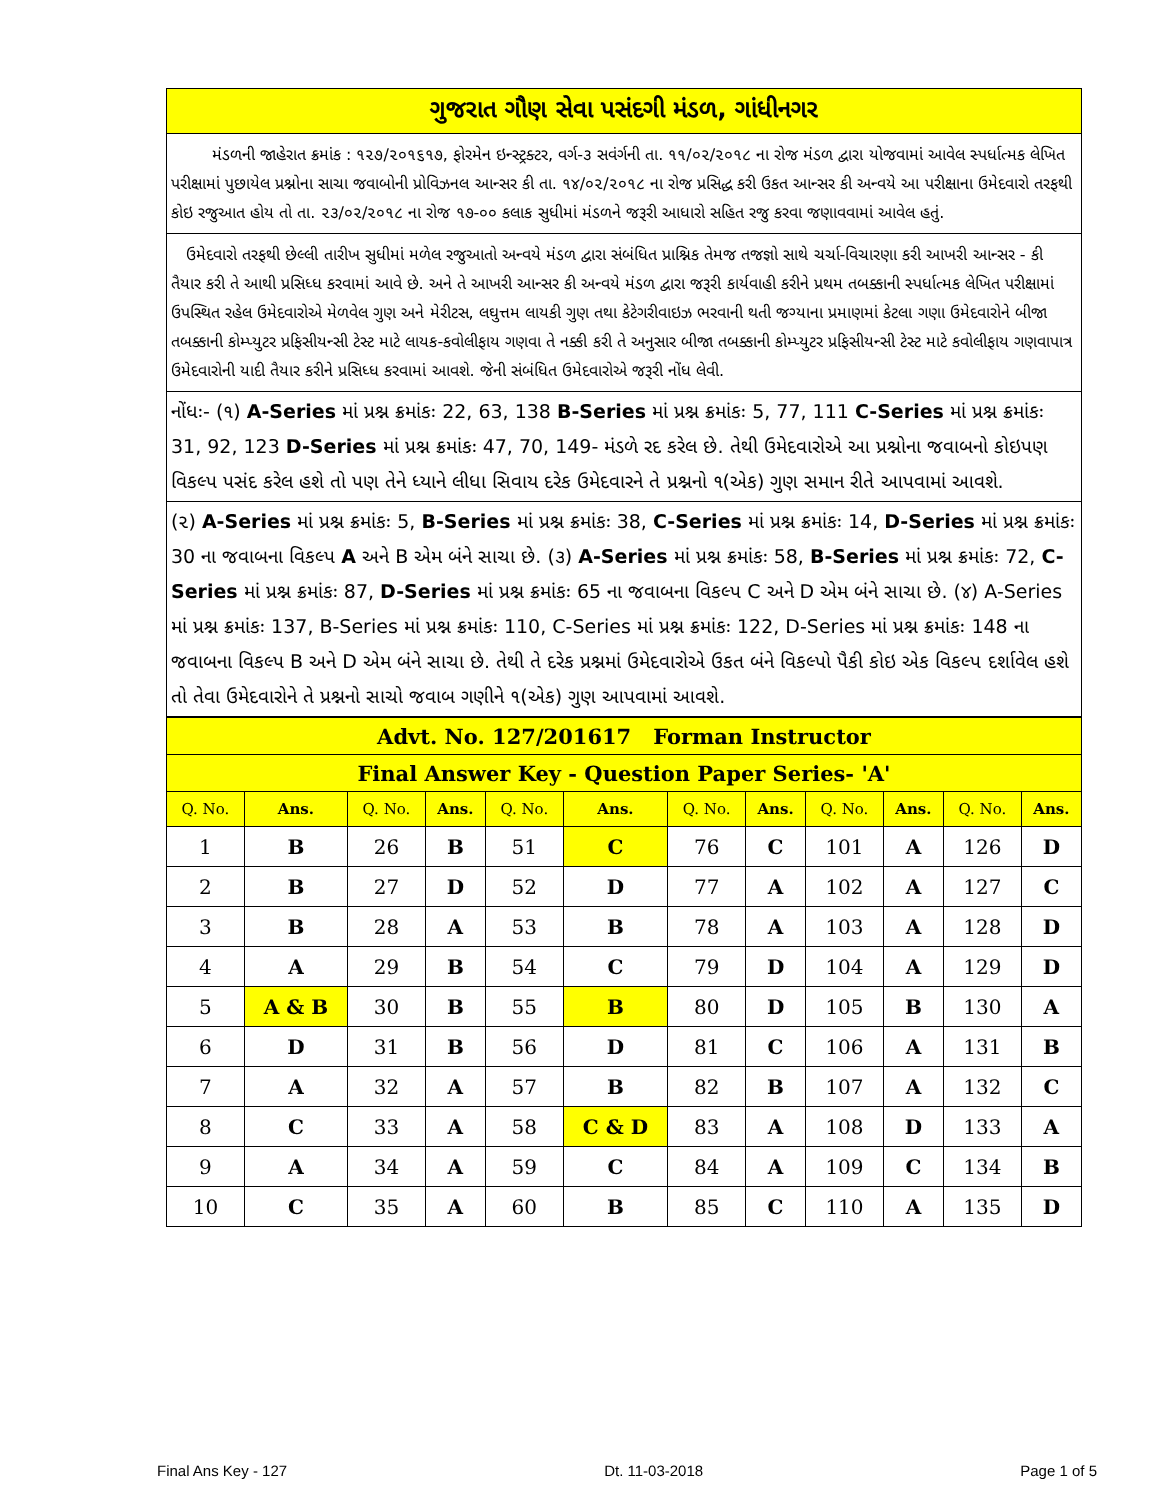ગુજરાત ગૌણ સેવા પસંદગી મંડળ, ગાંધીનગર
મંડળની જાહેરાત ક્રમાંક : ૧૨૭/૨૦૧૬૧૭, ફોરમેન ઇન્સ્ટ્રક્ટર, વર્ગ-૩ સવંર્ગની તા. ૧૧/૦૨/૨૦૧૮ ના રોજ મંડળ દ્વારા યોજવામાં આવેલ સ્પર્ધાત્મક લેખિત પરીક્ષામાં પુછાયેલ પ્રશ્નોના સાચા જવાબોની પ્રોવિઝનલ આન્સર કી તા. ૧૪/૦૨/૨૦૧૮ ના રોજ પ્રસિદ્ધ કરી ઉકત આન્સર કી અન્વયે આ પરીક્ષાના ઉમેદવારો તરફથી કોઇ રજુઆત હોય તો તા. ૨૩/૦૨/૨૦૧૮ ના રોજ ૧૭-૦૦ કલાક સુધીમાં મંડળને જરૂરી આધારો સહિત રજુ કરવા જણાવવામાં આવેલ હતું.
ઉમેદવારો તરફથી છેલ્લી તારીખ સુધીમાં મળેલ રજુઆતો અન્વયે મંડળ દ્વારા સંબંધિત પ્રાશ્નિક તેમજ તજજ્ઞો સાથે ચર્ચા-વિચારણા કરી આખરી આન્સર - કી તૈયાર કરી તે આથી પ્રસિધ્ધ કરવામાં આવે છે. અને તે આખરી આન્સર કી અન્વયે મંડળ દ્વારા જરૂરી કાર્યવાહી કરીને પ્રથમ તબક્કાની સ્પર્ધાત્મક લેખિત પરીક્ષામાં ઉપસ્થિત રહેલ ઉમેદવારોએ મેળવેલ ગુણ અને મેરીટસ, લઘુત્તમ લાયકી ગુણ તથા કેટેગરીવાઇઝ ભરવાની થતી જગ્યાના પ્રમાણમાં કેટલા ગણા ઉમેદવારોને બીજા તબક્કાની કોમ્પ્યુટર પ્રફિસીયન્સી ટેસ્ટ માટે લાયક-કવોલીફાય ગણવા તે નક્કી કરી તે અનુસાર બીજા તબક્કાની કોમ્પ્યુટર પ્રફિસીયન્સી ટેસ્ટ માટે કવોલીફાય ગણવાપાત્ર ઉમેદવારોની યાદી તૈયાર કરીને પ્રસિધ્ધ કરવામાં આવશે. જેની સંબંધિત ઉમેદવારોએ જરૂરી નોંધ લેવી.
નોંધઃ- (૧) A-Series માં પ્રશ્ન ક્રમાંકઃ 22, 63, 138 B-Series માં પ્રશ્ન ક્રમાંકઃ 5, 77, 111 C-Series માં પ્રશ્ન ક્રમાંકઃ 31, 92, 123 D-Series માં પ્રશ્ન ક્રમાંકઃ 47, 70, 149- મંડળે રદ કરેલ છે. તેથી ઉમેદવારોએ આ પ્રશ્નોના જવાબનો કોઇપણ વિકલ્પ પસંદ કરેલ હશે તો પણ તેને ધ્યાને લીધા સિવાય દરેક ઉમેદવારને તે પ્રશ્નનો ૧(એક) ગુણ સમાન રીતે આપવામાં આવશે.
(૨) A-Series માં પ્રશ્ન ક્રમાંકઃ 5, B-Series માં પ્રશ્ન ક્રમાંકઃ 38, C-Series માં પ્રશ્ન ક્રમાંકઃ 14, D-Series માં પ્રશ્ન ક્રમાંકઃ 30 ના જવાબના વિકલ્પ A અને B એમ બંને સાચા છે. (૩) A-Series માં પ્રશ્ન ક્રમાંકઃ 58, B-Series માં પ્રશ્ન ક્રમાંકઃ 72, C-Series માં પ્રશ્ન ક્રમાંકઃ 87, D-Series માં પ્રશ્ન ક્રમાંકઃ 65 ના જવાબના વિકલ્પ C અને D એમ બંને સાચા છે. (૪) A-Series માં પ્રશ્ન ક્રમાંકઃ 137, B-Series માં પ્રશ્ન ક્રમાંકઃ 110, C-Series માં પ્રશ્ન ક્રમાંકઃ 122, D-Series માં પ્રશ્ન ક્રમાંકઃ 148 ના જવાબના વિકલ્પ B અને D એમ બંને સાચા છે. તેથી તે દરેક પ્રશ્નમાં ઉમેદવારોએ ઉકત બંને વિકલ્પો પૈકી કોઇ એક વિકલ્પ દર્શાવેલ હશે તો તેવા ઉમેદવારોને તે પ્રશ્નનો સાચો જવાબ ગણીને ૧(એક) ગુણ આપવામાં આવશે.
| Advt. No. 127/201617 Forman Instructor | | | | | | | | | | | |
| --- | --- | --- | --- | --- | --- | --- | --- | --- | --- | --- | --- |
| Final Answer Key - Question Paper Series- 'A' | | | | | | | | | | | |
| Q. No. | Ans. | Q. No. | Ans. | Q. No. | Ans. | Q. No. | Ans. | Q. No. | Ans. | Q. No. | Ans. |
| 1 | B | 26 | B | 51 | C | 76 | C | 101 | A | 126 | D |
| 2 | B | 27 | D | 52 | D | 77 | A | 102 | A | 127 | C |
| 3 | B | 28 | A | 53 | B | 78 | A | 103 | A | 128 | D |
| 4 | A | 29 | B | 54 | C | 79 | D | 104 | A | 129 | D |
| 5 | A & B | 30 | B | 55 | B | 80 | D | 105 | B | 130 | A |
| 6 | D | 31 | B | 56 | D | 81 | C | 106 | A | 131 | B |
| 7 | A | 32 | A | 57 | B | 82 | B | 107 | A | 132 | C |
| 8 | C | 33 | A | 58 | C & D | 83 | A | 108 | D | 133 | A |
| 9 | A | 34 | A | 59 | C | 84 | A | 109 | C | 134 | B |
| 10 | C | 35 | A | 60 | B | 85 | C | 110 | A | 135 | D |
Final Ans Key - 127 Dt. 11-03-2018 Page 1 of 5